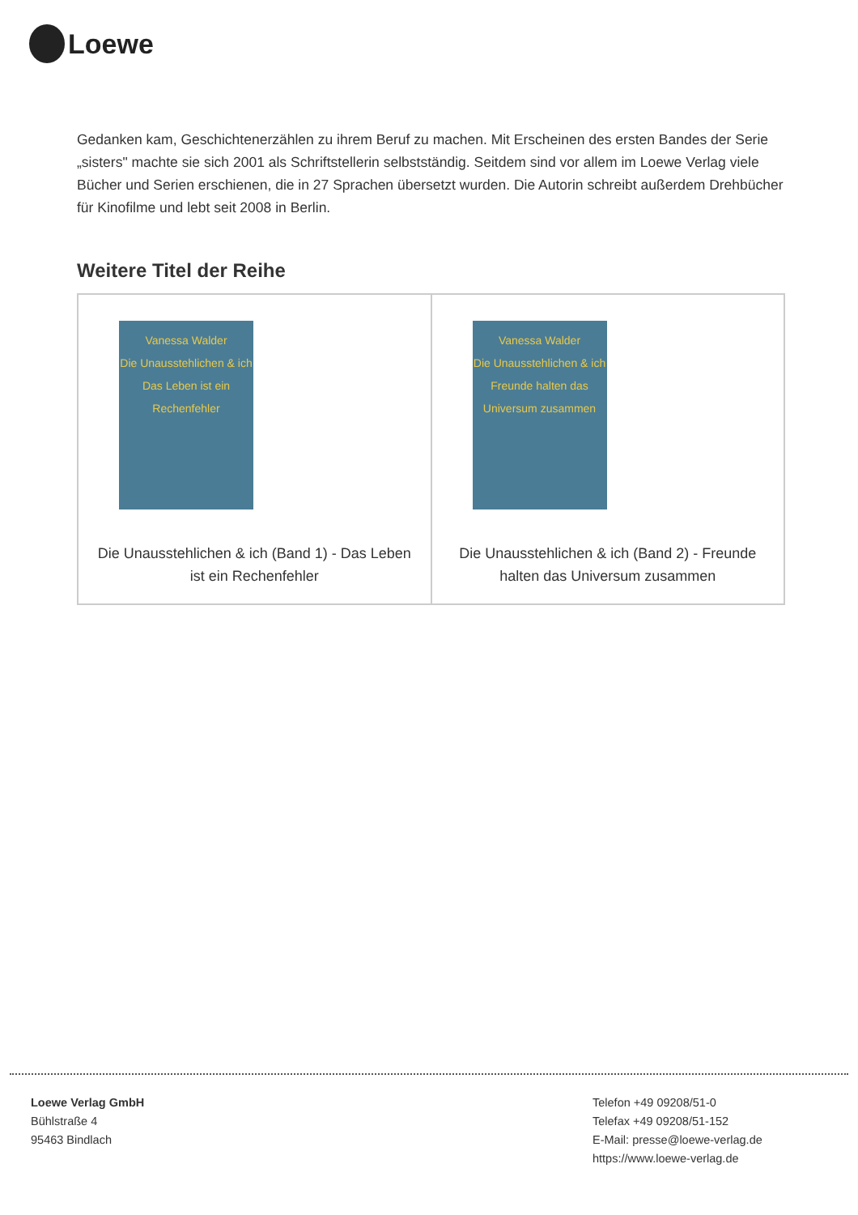Loewe
Gedanken kam, Geschichtenerzählen zu ihrem Beruf zu machen. Mit Erscheinen des ersten Bandes der Serie „sisters" machte sie sich 2001 als Schriftstellerin selbstständig. Seitdem sind vor allem im Loewe Verlag viele Bücher und Serien erschienen, die in 27 Sprachen übersetzt wurden. Die Autorin schreibt außerdem Drehbücher für Kinofilme und lebt seit 2008 in Berlin.
Weitere Titel der Reihe
| Vanessa Walder Die Unausstehlichen & ich Das Leben ist ein Rechenfehler Die Unausstehlichen & ich (Band 1) - Das Leben ist ein Rechenfehler | Vanessa Walder Die Unausstehlichen & ich Freunde halten das Universum zusammen Die Unausstehlichen & ich (Band 2) - Freunde halten das Universum zusammen |
Loewe Verlag GmbH
Bühlstraße 4
95463 Bindlach
Telefon +49 09208/51-0
Telefax +49 09208/51-152
E-Mail: presse@loewe-verlag.de
https://www.loewe-verlag.de